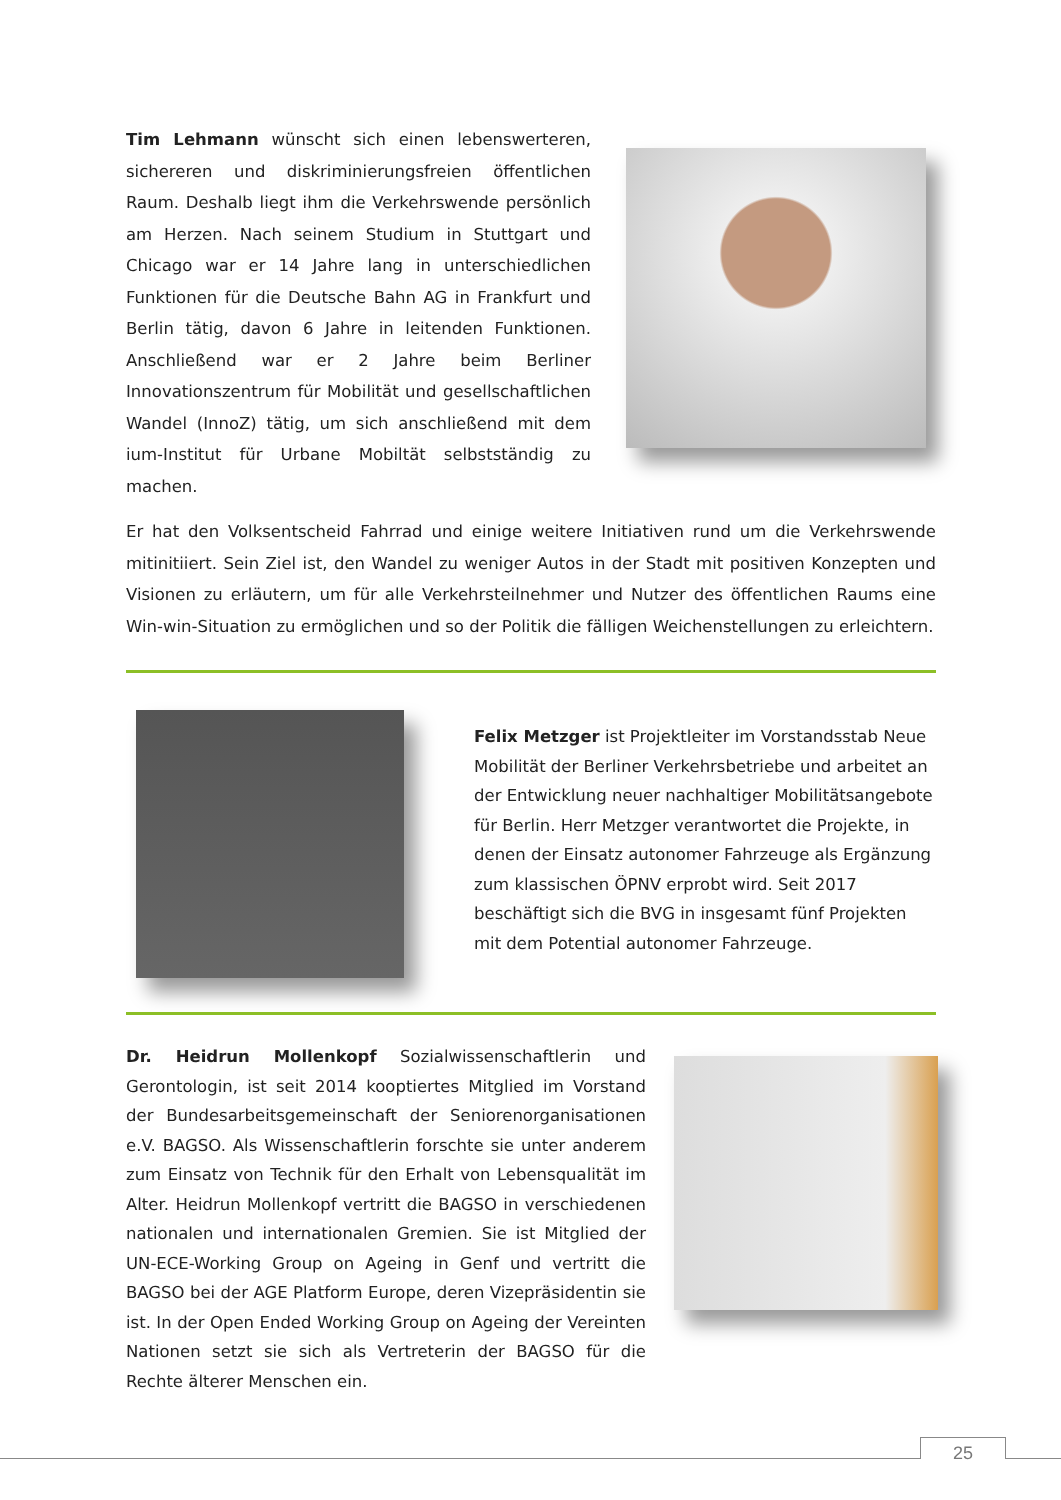Tim Lehmann wünscht sich einen lebenswerteren, sichereren und diskriminierungsfreien öffentlichen Raum. Deshalb liegt ihm die Verkehrswende persönlich am Herzen. Nach seinem Studium in Stuttgart und Chicago war er 14 Jahre lang in unterschiedlichen Funktionen für die Deutsche Bahn AG in Frankfurt und Berlin tätig, davon 6 Jahre in leitenden Funktionen. Anschließend war er 2 Jahre beim Berliner Innovationszentrum für Mobilität und gesellschaftlichen Wandel (InnoZ) tätig, um sich anschließend mit dem ium-Institut für Urbane Mobiltät selbstständig zu machen.
Er hat den Volksentscheid Fahrrad und einige weitere Initiativen rund um die Verkehrswende mitinitiiert. Sein Ziel ist, den Wandel zu weniger Autos in der Stadt mit positiven Konzepten und Visionen zu erläutern, um für alle Verkehrsteilnehmer und Nutzer des öffentlichen Raums eine Win-win-Situation zu ermöglichen und so der Politik die fälligen Weichenstellungen zu erleichtern.
Felix Metzger ist Projektleiter im Vorstandsstab Neue Mobilität der Berliner Verkehrsbetriebe und arbeitet an der Entwicklung neuer nachhaltiger Mobilitätsangebote für Berlin. Herr Metzger verantwortet die Projekte, in denen der Einsatz autonomer Fahrzeuge als Ergänzung zum klassischen ÖPNV erprobt wird. Seit 2017 beschäftigt sich die BVG in insgesamt fünf Projekten mit dem Potential autonomer Fahrzeuge.
Dr. Heidrun Mollenkopf Sozialwissenschaftlerin und Gerontologin, ist seit 2014 kooptiertes Mitglied im Vorstand der Bundesarbeitsgemeinschaft der Seniorenorganisationen e.V. BAGSO. Als Wissenschaftlerin forschte sie unter anderem zum Einsatz von Technik für den Erhalt von Lebensqualität im Alter. Heidrun Mollenkopf vertritt die BAGSO in verschiedenen nationalen und internationalen Gremien. Sie ist Mitglied der UN-ECE-Working Group on Ageing in Genf und vertritt die BAGSO bei der AGE Platform Europe, deren Vizepräsidentin sie ist. In der Open Ended Working Group on Ageing der Vereinten Nationen setzt sie sich als Vertreterin der BAGSO für die Rechte älterer Menschen ein.
25